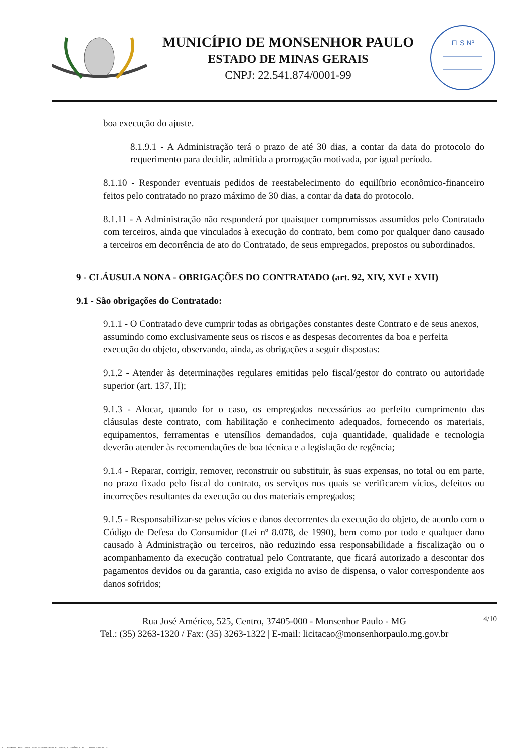MUNICÍPIO DE MONSENHOR PAULO
ESTADO DE MINAS GERAIS
CNPJ: 22.541.874/0001-99
FLS Nº
boa execução do ajuste.
8.1.9.1 - A Administração terá o prazo de até 30 dias, a contar da data do protocolo do requerimento para decidir, admitida a prorrogação motivada, por igual período.
8.1.10 - Responder eventuais pedidos de reestabelecimento do equilíbrio econômico-financeiro feitos pelo contratado no prazo máximo de 30 dias, a contar da data do protocolo.
8.1.11 - A Administração não responderá por quaisquer compromissos assumidos pelo Contratado com terceiros, ainda que vinculados à execução do contrato, bem como por qualquer dano causado a terceiros em decorrência de ato do Contratado, de seus empregados, prepostos ou subordinados.
9 - CLÁUSULA NONA - OBRIGAÇÕES DO CONTRATADO (art. 92, XIV, XVI e XVII)
9.1 - São obrigações do Contratado:
9.1.1 - O Contratado deve cumprir todas as obrigações constantes deste Contrato e de seus anexos, assumindo como exclusivamente seus os riscos e as despesas decorrentes da boa e perfeita execução do objeto, observando, ainda, as obrigações a seguir dispostas:
9.1.2 - Atender às determinações regulares emitidas pelo fiscal/gestor do contrato ou autoridade superior (art. 137, II);
9.1.3 - Alocar, quando for o caso, os empregados necessários ao perfeito cumprimento das cláusulas deste contrato, com habilitação e conhecimento adequados, fornecendo os materiais, equipamentos, ferramentas e utensílios demandados, cuja quantidade, qualidade e tecnologia deverão atender às recomendações de boa técnica e a legislação de regência;
9.1.4 - Reparar, corrigir, remover, reconstruir ou substituir, às suas expensas, no total ou em parte, no prazo fixado pelo fiscal do contrato, os serviços nos quais se verificarem vícios, defeitos ou incorreções resultantes da execução ou dos materiais empregados;
9.1.5 - Responsabilizar-se pelos vícios e danos decorrentes da execução do objeto, de acordo com o Código de Defesa do Consumidor (Lei nº 8.078, de 1990), bem como por todo e qualquer dano causado à Administração ou terceiros, não reduzindo essa responsabilidade a fiscalização ou o acompanhamento da execução contratual pelo Contratante, que ficará autorizado a descontar dos pagamentos devidos ou da garantia, caso exigida no aviso de dispensa, o valor correspondente aos danos sofridos;
4/10 Rua José Américo, 525, Centro, 37405-000 - Monsenhor Paulo - MG
Tel.: (35) 3263-1320 / Fax: (35) 3263-1322 | E-mail: licitacao@monsenhorpaulo.mg.gov.br
827 - ANEXO III - MINUTA DE CONTRATO DISPENSA GERAL - SERVIÇOS CONTÍNUOS - NLLC - ATIVO - Aprovado DA